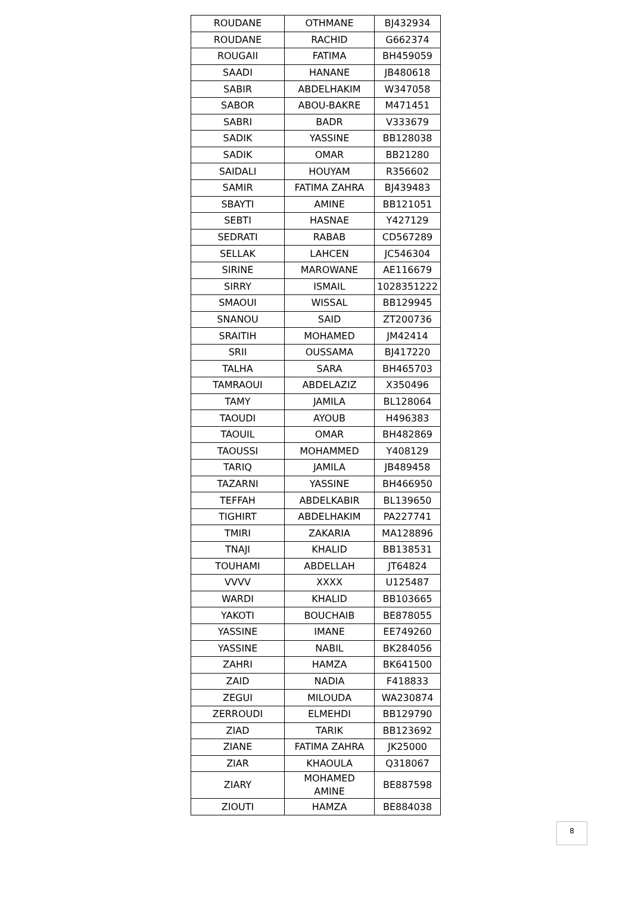| ROUDANE | OTHMANE | BJ432934 |
| ROUDANE | RACHID | G662374 |
| ROUGAII | FATIMA | BH459059 |
| SAADI | HANANE | JB480618 |
| SABIR | ABDELHAKIM | W347058 |
| SABOR | ABOU-BAKRE | M471451 |
| SABRI | BADR | V333679 |
| SADIK | YASSINE | BB128038 |
| SADIK | OMAR | BB21280 |
| SAIDALI | HOUYAM | R356602 |
| SAMIR | FATIMA ZAHRA | BJ439483 |
| SBAYTI | AMINE | BB121051 |
| SEBTI | HASNAE | Y427129 |
| SEDRATI | RABAB | CD567289 |
| SELLAK | LAHCEN | JC546304 |
| SIRINE | MAROWANE | AE116679 |
| SIRRY | ISMAIL | 1028351222 |
| SMAOUI | WISSAL | BB129945 |
| SNANOU | SAID | ZT200736 |
| SRAITIH | MOHAMED | JM42414 |
| SRII | OUSSAMA | BJ417220 |
| TALHA | SARA | BH465703 |
| TAMRAOUI | ABDELAZIZ | X350496 |
| TAMY | JAMILA | BL128064 |
| TAOUDI | AYOUB | H496383 |
| TAOUIL | OMAR | BH482869 |
| TAOUSSI | MOHAMMED | Y408129 |
| TARIQ | JAMILA | JB489458 |
| TAZARNI | YASSINE | BH466950 |
| TEFFAH | ABDELKABIR | BL139650 |
| TIGHIRT | ABDELHAKIM | PA227741 |
| TMIRI | ZAKARIA | MA128896 |
| TNAJI | KHALID | BB138531 |
| TOUHAMI | ABDELLAH | JT64824 |
| VVVV | XXXX | U125487 |
| WARDI | KHALID | BB103665 |
| YAKOTI | BOUCHAIB | BE878055 |
| YASSINE | IMANE | EE749260 |
| YASSINE | NABIL | BK284056 |
| ZAHRI | HAMZA | BK641500 |
| ZAID | NADIA | F418833 |
| ZEGUI | MILOUDA | WA230874 |
| ZERROUDI | ELMEHDI | BB129790 |
| ZIAD | TARIK | BB123692 |
| ZIANE | FATIMA ZAHRA | JK25000 |
| ZIAR | KHAOULA | Q318067 |
| ZIARY | MOHAMED AMINE | BE887598 |
| ZIOUTI | HAMZA | BE884038 |
8